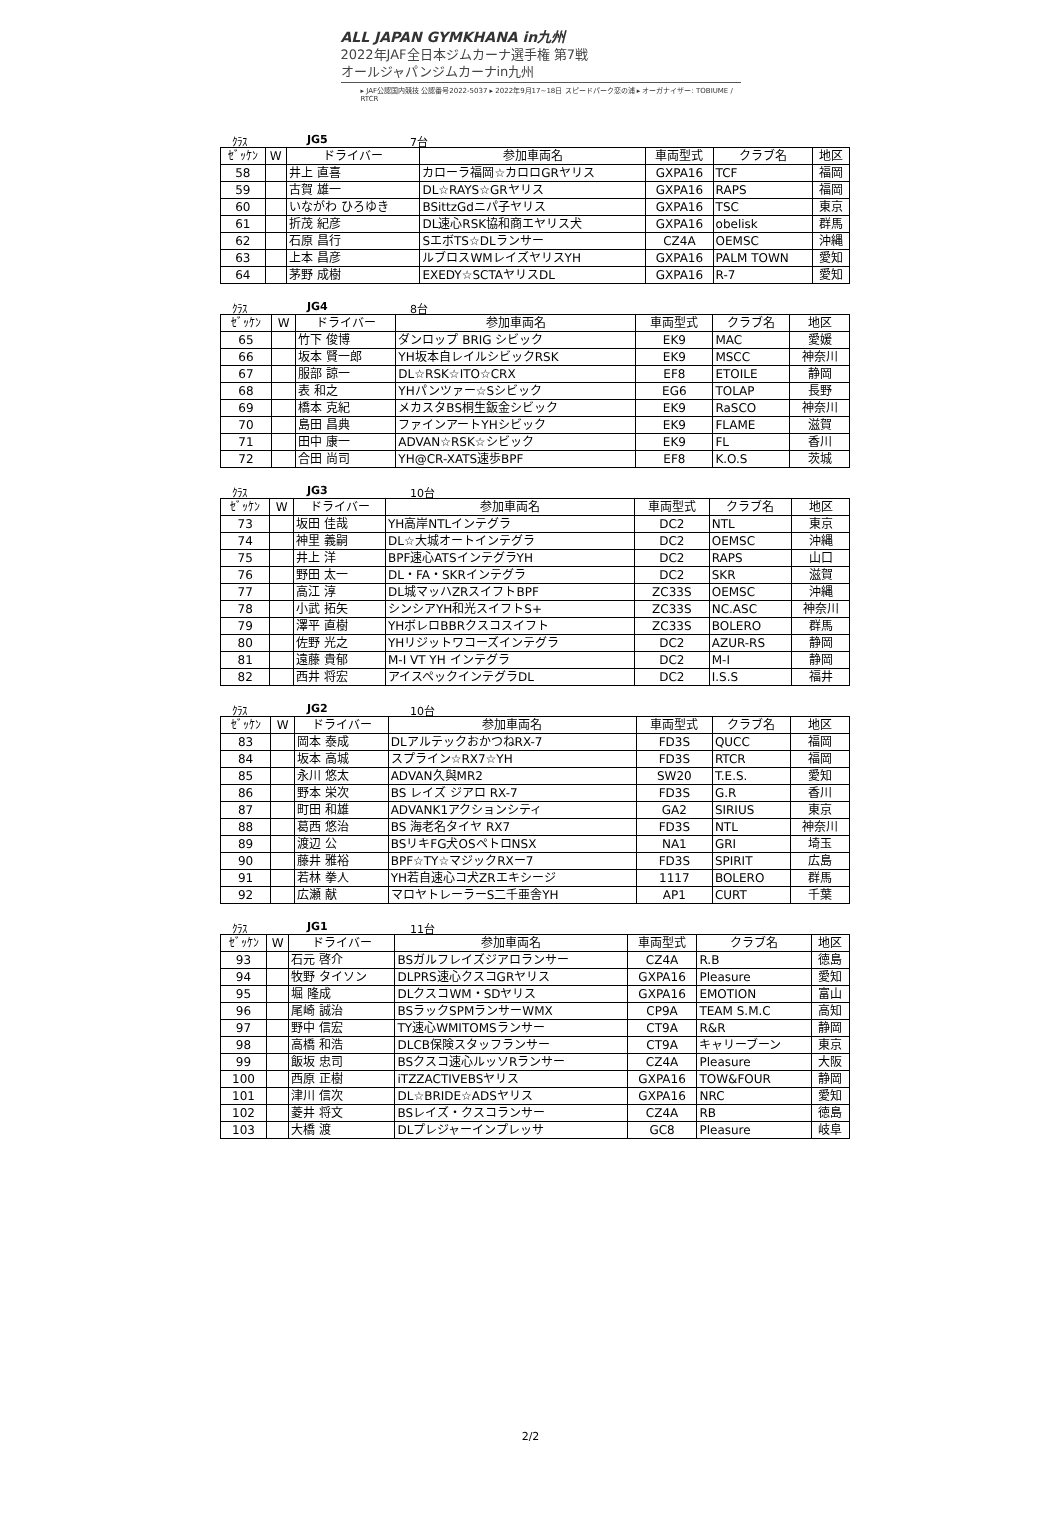ALL JAPAN GYMKHANA in九州 2022年JAF全日本ジムカーナ選手権 第7戦
オールジャパンジムカーナin九州
▸ JAF公認国内競技 公認番号2022-5037 ▸ 2022年9月17~18日 スピードパーク恋の浦 ▸ オーガナイザー: TOBIUME / RTCR
ｸﾗｽ JG5 7台
| ｾﾞｯｹﾝ | W | ドライバー | 参加車両名 | 車両型式 | クラブ名 | 地区 |
| --- | --- | --- | --- | --- | --- | --- |
| 58 | | 井上 直喜 | カローラ福岡☆カロロGRヤリス | GXPA16 | TCF | 福岡 |
| 59 | | 古賀 雄一 | DL☆RAYS☆GRヤリス | GXPA16 | RAPS | 福岡 |
| 60 | | いながわ ひろゆき | BSittzGdニパ子ヤリス | GXPA16 | TSC | 東京 |
| 61 | | 折茂 紀彦 | DL速心RSK協和商エヤリス犬 | GXPA16 | obelisk | 群馬 |
| 62 | | 石原 昌行 | SエボTS☆DLランサー | CZ4A | OEMSC | 沖縄 |
| 63 | | 上本 昌彦 | ルブロスWMレイズヤリスYH | GXPA16 | PALM TOWN | 愛知 |
| 64 | | 茅野 成樹 | EXEDY☆SCTAヤリスDL | GXPA16 | R-7 | 愛知 |
ｸﾗｽ JG4 8台
| ｾﾞｯｹﾝ | W | ドライバー | 参加車両名 | 車両型式 | クラブ名 | 地区 |
| --- | --- | --- | --- | --- | --- | --- |
| 65 | | 竹下 俊博 | ダンロップ BRIG シビック | EK9 | MAC | 愛媛 |
| 66 | | 坂本 賢一郎 | YH坂本自レイルシビックRSK | EK9 | MSCC | 神奈川 |
| 67 | | 服部 諒一 | DL☆RSK☆ITO☆CRX | EF8 | ETOILE | 静岡 |
| 68 | | 表 和之 | YHパンツァー☆Sシビック | EG6 | TOLAP | 長野 |
| 69 | | 橋本 克紀 | メカスタBS桐生鈑金シビック | EK9 | RaSCO | 神奈川 |
| 70 | | 島田 昌典 | ファインアートYHシビック | EK9 | FLAME | 滋賀 |
| 71 | | 田中 康一 | ADVAN☆RSK☆シビック | EK9 | FL | 香川 |
| 72 | | 合田 尚司 | YH@CR-XATS速歩BPF | EF8 | K.O.S | 茨城 |
ｸﾗｽ JG3 10台
| ｾﾞｯｹﾝ | W | ドライバー | 参加車両名 | 車両型式 | クラブ名 | 地区 |
| --- | --- | --- | --- | --- | --- | --- |
| 73 | | 坂田 佳哉 | YH高岸NTLインテグラ | DC2 | NTL | 東京 |
| 74 | | 神里 義嗣 | DL☆大城オートインテグラ | DC2 | OEMSC | 沖縄 |
| 75 | | 井上 洋 | BPF速心ATSインテグラYH | DC2 | RAPS | 山口 |
| 76 | | 野田 太一 | DL・FA・SKRインテグラ | DC2 | SKR | 滋賀 |
| 77 | | 高江 淳 | DL城マッハZRスイフトBPF | ZC33S | OEMSC | 沖縄 |
| 78 | | 小武 拓矢 | シンシアYH和光スイフトS+ | ZC33S | NC.ASC | 神奈川 |
| 79 | | 澤平 直樹 | YHボレロBBRクスコスイフト | ZC33S | BOLERO | 群馬 |
| 80 | | 佐野 光之 | YHリジットワコーズインテグラ | DC2 | AZUR-RS | 静岡 |
| 81 | | 遠藤 貴郁 | M-I VT YH インテグラ | DC2 | M-I | 静岡 |
| 82 | | 西井 将宏 | アイスペックインテグラDL | DC2 | I.S.S | 福井 |
ｸﾗｽ JG2 10台
| ｾﾞｯｹﾝ | W | ドライバー | 参加車両名 | 車両型式 | クラブ名 | 地区 |
| --- | --- | --- | --- | --- | --- | --- |
| 83 | | 岡本 泰成 | DLアルテックおかつねRX-7 | FD3S | QUCC | 福岡 |
| 84 | | 坂本 高城 | スプライン☆RX7☆YH | FD3S | RTCR | 福岡 |
| 85 | | 永川 悠太 | ADVAN久與MR2 | SW20 | T.E.S. | 愛知 |
| 86 | | 野本 栄次 | BS レイズ ジアロ RX-7 | FD3S | G.R | 香川 |
| 87 | | 町田 和雄 | ADVANK1アクションシティ | GA2 | SIRIUS | 東京 |
| 88 | | 葛西 悠治 | BS 海老名タイヤ RX7 | FD3S | NTL | 神奈川 |
| 89 | | 渡辺 公 | BSリキFG犬OSペトロNSX | NA1 | GRI | 埼玉 |
| 90 | | 藤井 雅裕 | BPF☆TY☆マジックRXー7 | FD3S | SPIRIT | 広島 |
| 91 | | 若林 拳人 | YH若自速心コ犬ZRエキシージ | 1117 | BOLERO | 群馬 |
| 92 | | 広瀬 献 | マロヤトレーラーS二千亜舎YH | AP1 | CURT | 千葉 |
ｸﾗｽ JG1 11台
| ｾﾞｯｹﾝ | W | ドライバー | 参加車両名 | 車両型式 | クラブ名 | 地区 |
| --- | --- | --- | --- | --- | --- | --- |
| 93 | | 石元 啓介 | BSガルフレイズジアロランサー | CZ4A | R.B | 徳島 |
| 94 | | 牧野 タイソン | DLPRS速心クスコGRヤリス | GXPA16 | Pleasure | 愛知 |
| 95 | | 堀 隆成 | DLクスコWM・SDヤリス | GXPA16 | EMOTION | 富山 |
| 96 | | 尾崎 誠治 | BSラックSPMランサーWMX | CP9A | TEAM S.M.C | 高知 |
| 97 | | 野中 信宏 | TY速心WMITOMSランサー | CT9A | R&R | 静岡 |
| 98 | | 高橋 和浩 | DLCB保険スタッフランサー | CT9A | キャリーブーン | 東京 |
| 99 | | 飯坂 忠司 | BSクスコ速心ルッソRランサー | CZ4A | Pleasure | 大阪 |
| 100 | | 西原 正樹 | iTZZACTIVEBSヤリス | GXPA16 | TOW&FOUR | 静岡 |
| 101 | | 津川 信次 | DL☆BRIDE☆ADSヤリス | GXPA16 | NRC | 愛知 |
| 102 | | 菱井 将文 | BSレイズ・クスコランサー | CZ4A | RB | 徳島 |
| 103 | | 大橋 渡 | DLプレジャーインプレッサ | GC8 | Pleasure | 岐阜 |
2/2